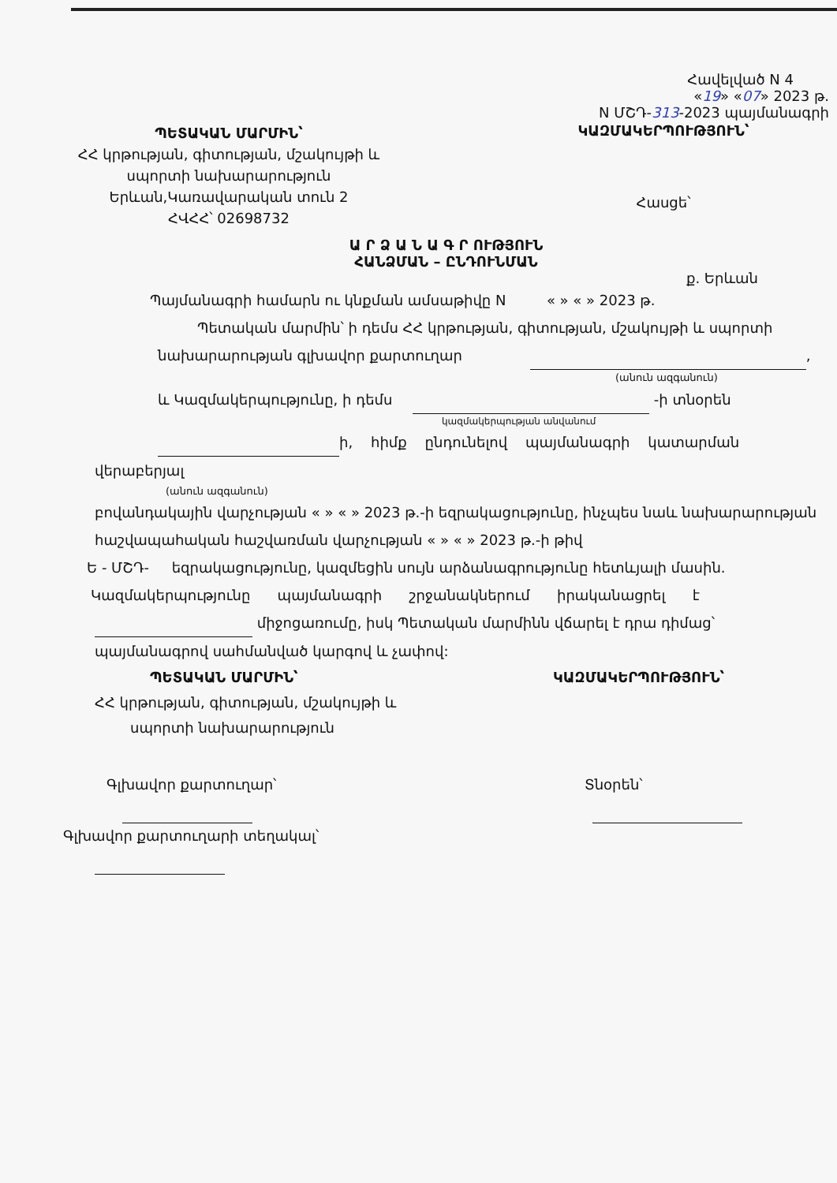Հավելված N 4
«19» «07» 2023 թ.
N ՄՇԴ-313-2023 պայմանագրի
ՊԵՏԱԿԱՆ ՄԱՐՄԻՆ՝
ՀՀ կրթության, գիտության, մշակույթի և
սպորտի նախարարություն
Երևան,Կառավարական տուն 2
ՀՎՀՀ՝ 02698732
ԿԱԶՄԱԿԵՐՊՈՒԹՅՈՒՆ՝
Հասցե՝
Ա Ր Ձ Ա Ն Ա Գ Ր ՈՒԹՅՈՒՆ
ՀԱՆՁՄԱՆ – ԸՆԴՈՒՆՄԱՆ
ք. Երևան
Պայմանագրի համարն ու կնքման ամսաթիվը N « » « » 2023 թ.
Պետական մարմին՝ ի դեմս ՀՀ կրթության, գիտության, մշակույթի և սպորտի
նախարարության գլխավոր քարտուղար ,
(անուն ազգանուն)
և Կազմակերպությունը, ի դեմս -ի տնօրեն
կազմակերպության անվանում
ի, հիմք ընդունելով պայմանագրի կատարման
վերաբերյալ
(անուն ազգանուն)
բովանդակային վարչության « » « » 2023 թ.-ի եզրակացությունը, ինչպես նաև նախարարության հաշվապահական հաշվառման վարչության « » « » 2023 թ.-ի թիվ
Ե - ՄՇԴ- եզրակացությունը, կազմեցին սույն արձանագրությունը հետևյալի մասին.
Կազմակերպությունը պայմանագրի շրջանակներում իրականացրել է
միջոցառումը, իսկ Պետական մարմինն վճարել է դրա դիմաց՝ պայմանագրով սահմանված կարգով և չափով:
ՊԵՏԱԿԱՆ ՄԱՐՄԻՆ՝
ՀՀ կրթության, գիտության, մշակույթի և
սպորտի նախարարություն
Գլխավոր քարտուղար՝
Գլխավոր քարտուղարի տեղակալ՝
ԿԱԶՄԱԿԵՐՊՈՒԹՅՈՒՆ՝
Տնօրեն՝